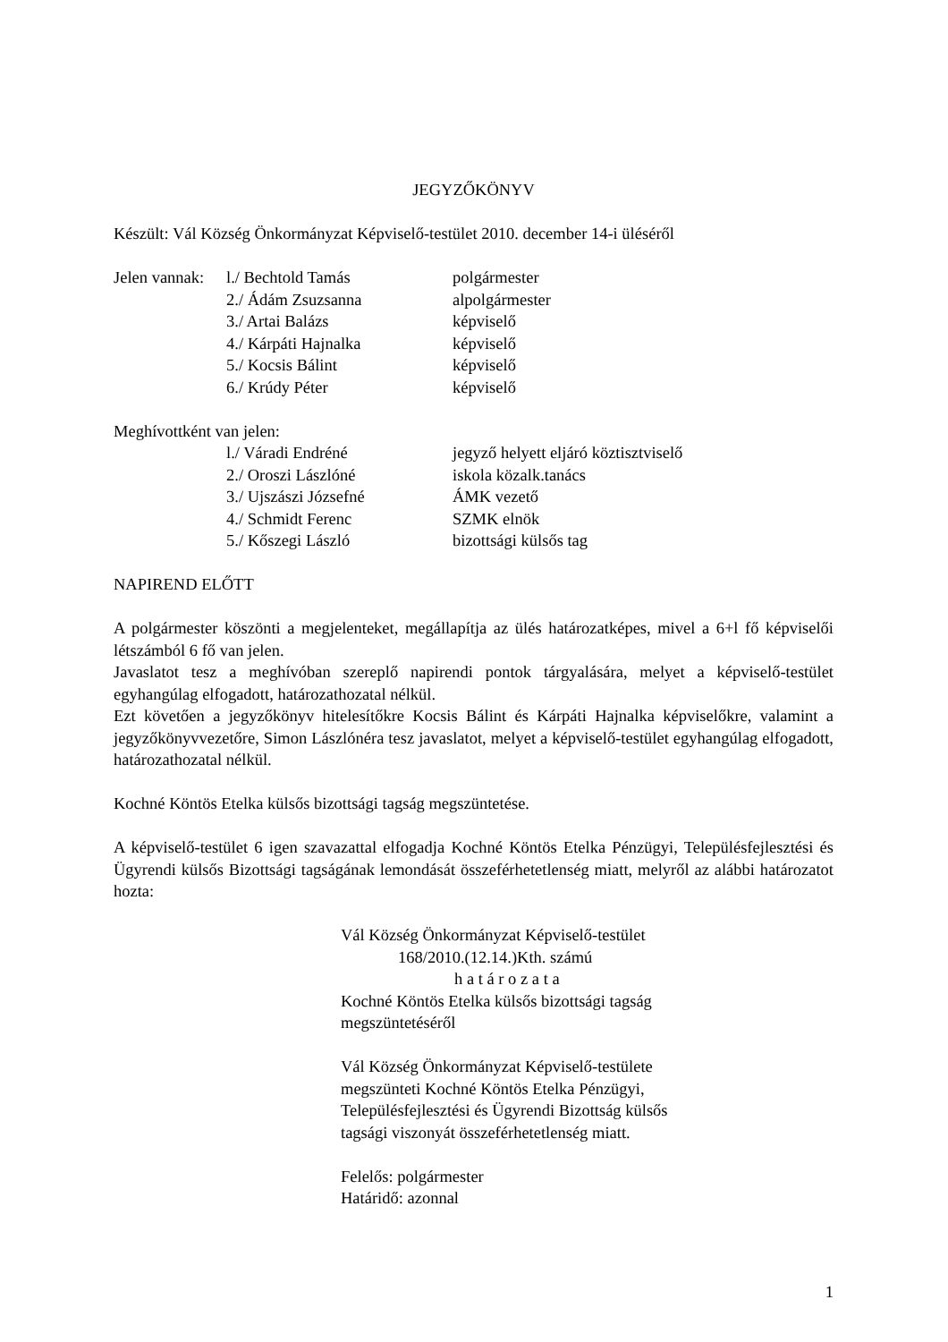JEGYZŐKÖNYV
Készült: Vál Község Önkormányzat Képviselő-testület 2010. december 14-i üléséről
Jelen vannak: l./ Bechtold Tamás polgármester
2./ Ádám Zsuzsanna alpolgármester
3./ Artai Balázs képviselő
4./ Kárpáti Hajnalka képviselő
5./ Kocsis Bálint képviselő
6./ Krúdy Péter képviselő
Meghívottként van jelen:
l./ Váradi Endréné jegyző helyett eljáró köztisztviselő
2./ Oroszi Lászlóné iskola közalk.tanács
3./ Ujszászi Józsefné ÁMK vezető
4./ Schmidt Ferenc SZMK elnök
5./ Kőszegi László bizottsági külsős tag
NAPIREND ELŐTT
A polgármester köszönti a megjelenteket, megállapítja az ülés határozatképes, mivel a 6+l fő képviselői létszámból 6 fő van jelen.
Javaslatot tesz a meghívóban szereplő napirendi pontok tárgyalására, melyet a képviselő-testület egyhangúlag elfogadott, határozathozatal nélkül.
Ezt követően a jegyzőkönyv hitelesítőkre Kocsis Bálint és Kárpáti Hajnalka képviselőkre, valamint a jegyzőkönyvvezetőre, Simon Lászlónéra tesz javaslatot, melyet a képviselő-testület egyhangúlag elfogadott, határozathozatal nélkül.
Kochné Köntös Etelka külsős bizottsági tagság megszüntetése.
A képviselő-testület 6 igen szavazattal elfogadja Kochné Köntös Etelka Pénzügyi, Településfejlesztési és Ügyrendi külsős Bizottsági tagságának lemondását összeférhetetlenség miatt, melyről az alábbi határozatot hozta:
Vál Község Önkormányzat Képviselő-testület
168/2010.(12.14.)Kth. számú
h a t á r o z a t a
Kochné Köntös Etelka külsős bizottsági tagság
megszüntetéséről
Vál Község Önkormányzat Képviselő-testülete
megszünteti Kochné Köntös Etelka Pénzügyi,
Településfejlesztési és Ügyrendi Bizottság külsős
tagsági viszonyát összeférhetetlenség miatt.
Felelős: polgármester
Határidő: azonnal
1